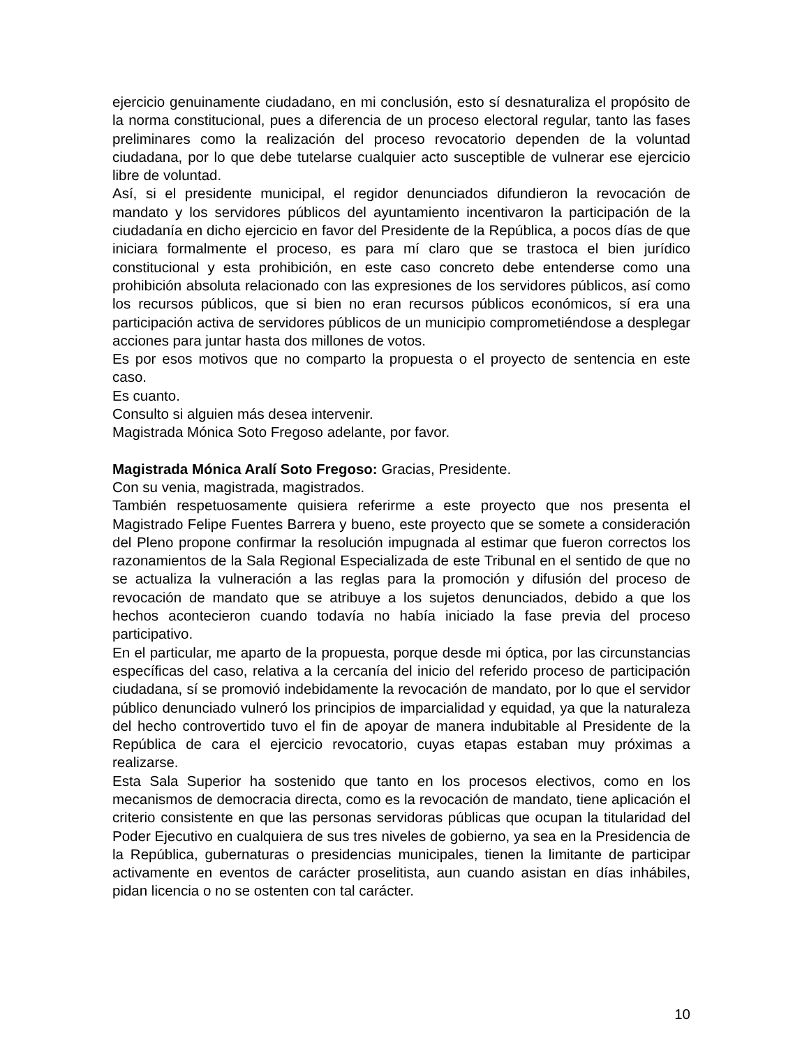ejercicio genuinamente ciudadano, en mi conclusión, esto sí desnaturaliza el propósito de la norma constitucional, pues a diferencia de un proceso electoral regular, tanto las fases preliminares como la realización del proceso revocatorio dependen de la voluntad ciudadana, por lo que debe tutelarse cualquier acto susceptible de vulnerar ese ejercicio libre de voluntad.
Así, si el presidente municipal, el regidor denunciados difundieron la revocación de mandato y los servidores públicos del ayuntamiento incentivaron la participación de la ciudadanía en dicho ejercicio en favor del Presidente de la República, a pocos días de que iniciara formalmente el proceso, es para mí claro que se trastoca el bien jurídico constitucional y esta prohibición, en este caso concreto debe entenderse como una prohibición absoluta relacionado con las expresiones de los servidores públicos, así como los recursos públicos, que si bien no eran recursos públicos económicos, sí era una participación activa de servidores públicos de un municipio comprometiéndose a desplegar acciones para juntar hasta dos millones de votos.
Es por esos motivos que no comparto la propuesta o el proyecto de sentencia en este caso.
Es cuanto.
Consulto si alguien más desea intervenir.
Magistrada Mónica Soto Fregoso adelante, por favor.
Magistrada Mónica Aralí Soto Fregoso: Gracias, Presidente.
Con su venia, magistrada, magistrados.
También respetuosamente quisiera referirme a este proyecto que nos presenta el Magistrado Felipe Fuentes Barrera y bueno, este proyecto que se somete a consideración del Pleno propone confirmar la resolución impugnada al estimar que fueron correctos los razonamientos de la Sala Regional Especializada de este Tribunal en el sentido de que no se actualiza la vulneración a las reglas para la promoción y difusión del proceso de revocación de mandato que se atribuye a los sujetos denunciados, debido a que los hechos acontecieron cuando todavía no había iniciado la fase previa del proceso participativo.
En el particular, me aparto de la propuesta, porque desde mi óptica, por las circunstancias específicas del caso, relativa a la cercanía del inicio del referido proceso de participación ciudadana, sí se promovió indebidamente la revocación de mandato, por lo que el servidor público denunciado vulneró los principios de imparcialidad y equidad, ya que la naturaleza del hecho controvertido tuvo el fin de apoyar de manera indubitable al Presidente de la República de cara el ejercicio revocatorio, cuyas etapas estaban muy próximas a realizarse.
Esta Sala Superior ha sostenido que tanto en los procesos electivos, como en los mecanismos de democracia directa, como es la revocación de mandato, tiene aplicación el criterio consistente en que las personas servidoras públicas que ocupan la titularidad del Poder Ejecutivo en cualquiera de sus tres niveles de gobierno, ya sea en la Presidencia de la República, gubernaturas o presidencias municipales, tienen la limitante de participar activamente en eventos de carácter proselitista, aun cuando asistan en días inhábiles, pidan licencia o no se ostenten con tal carácter.
10